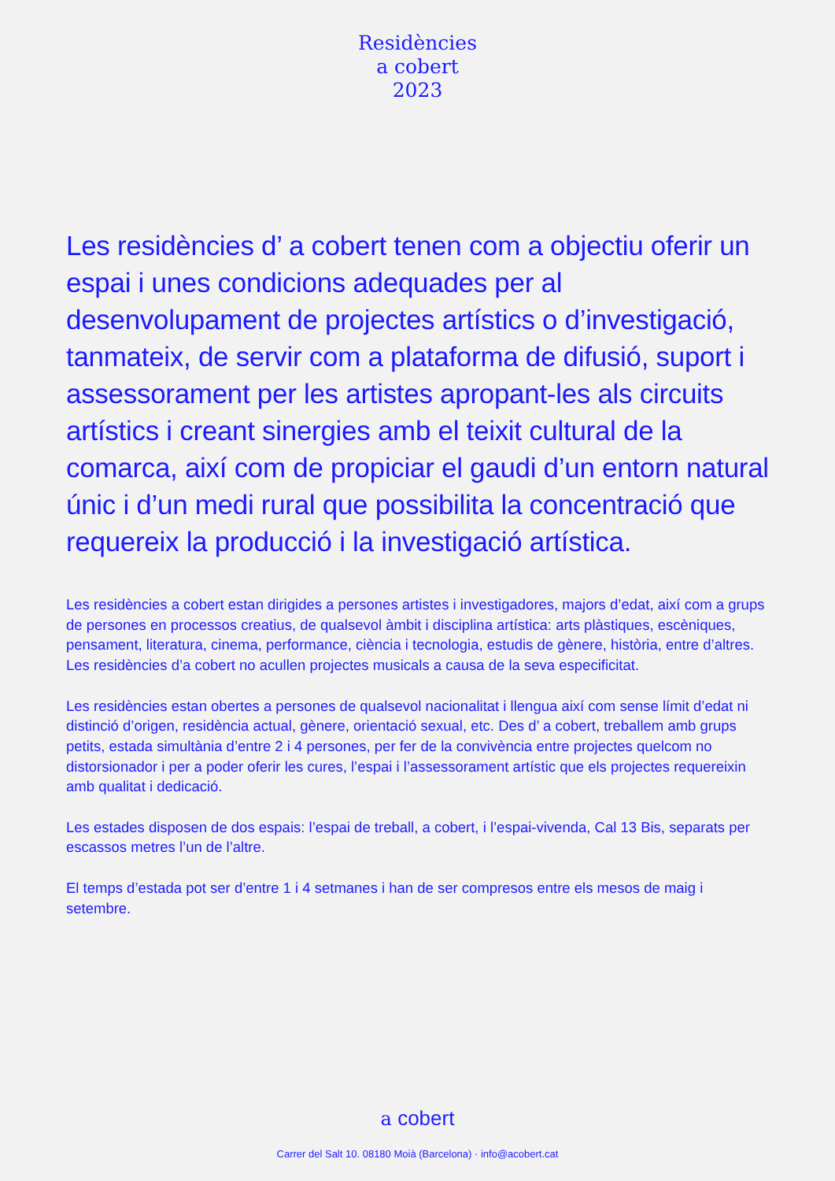Residències
a cobert
2023
Les residències d’ a cobert tenen com a objectiu oferir un espai i unes condicions adequades per al desenvolupament de projectes artístics o d’investigació, tanmateix, de servir com a plataforma de difusió, suport i assessorament per les artistes apropant-les als circuits artístics i creant sinergies amb el teixit cultural de la comarca, així com de propiciar el gaudi d’un entorn natural únic i d’un medi rural que possibilita la concentració que requereix la producció i la investigació artística.
Les residències a cobert estan dirigides a persones artistes i investigadores, majors d’edat, així com a grups de persones en processos creatius, de qualsevol àmbit i disciplina artística: arts plàstiques, escèniques, pensament, literatura, cinema, performance, ciència i tecnologia, estudis de gènere, història, entre d’altres.
Les residències d’a cobert no acullen projectes musicals a causa de la seva especificitat.
Les residències estan obertes a persones de qualsevol nacionalitat i llengua així com sense límit d’edat ni distinció d’origen, residència actual, gènere, orientació sexual, etc. Des d’ a cobert, treballem amb grups petits, estada simultània d’entre 2 i 4 persones, per fer de la convivència entre projectes quelcom no distorsionador i per a poder oferir les cures, l’espai i l’assessorament artístic que els projectes requereixin amb qualitat i dedicació.
Les estades disposen de dos espais: l’espai de treball, a cobert, i l’espai-vivenda, Cal 13 Bis, separats per escassos metres l’un de l’altre.
El temps d’estada pot ser d’entre 1 i 4 setmanes i han de ser compresos entre els mesos de maig i setembre.
a cobert
Carrer del Salt 10. 08180 Moià (Barcelona) · info@acobert.cat